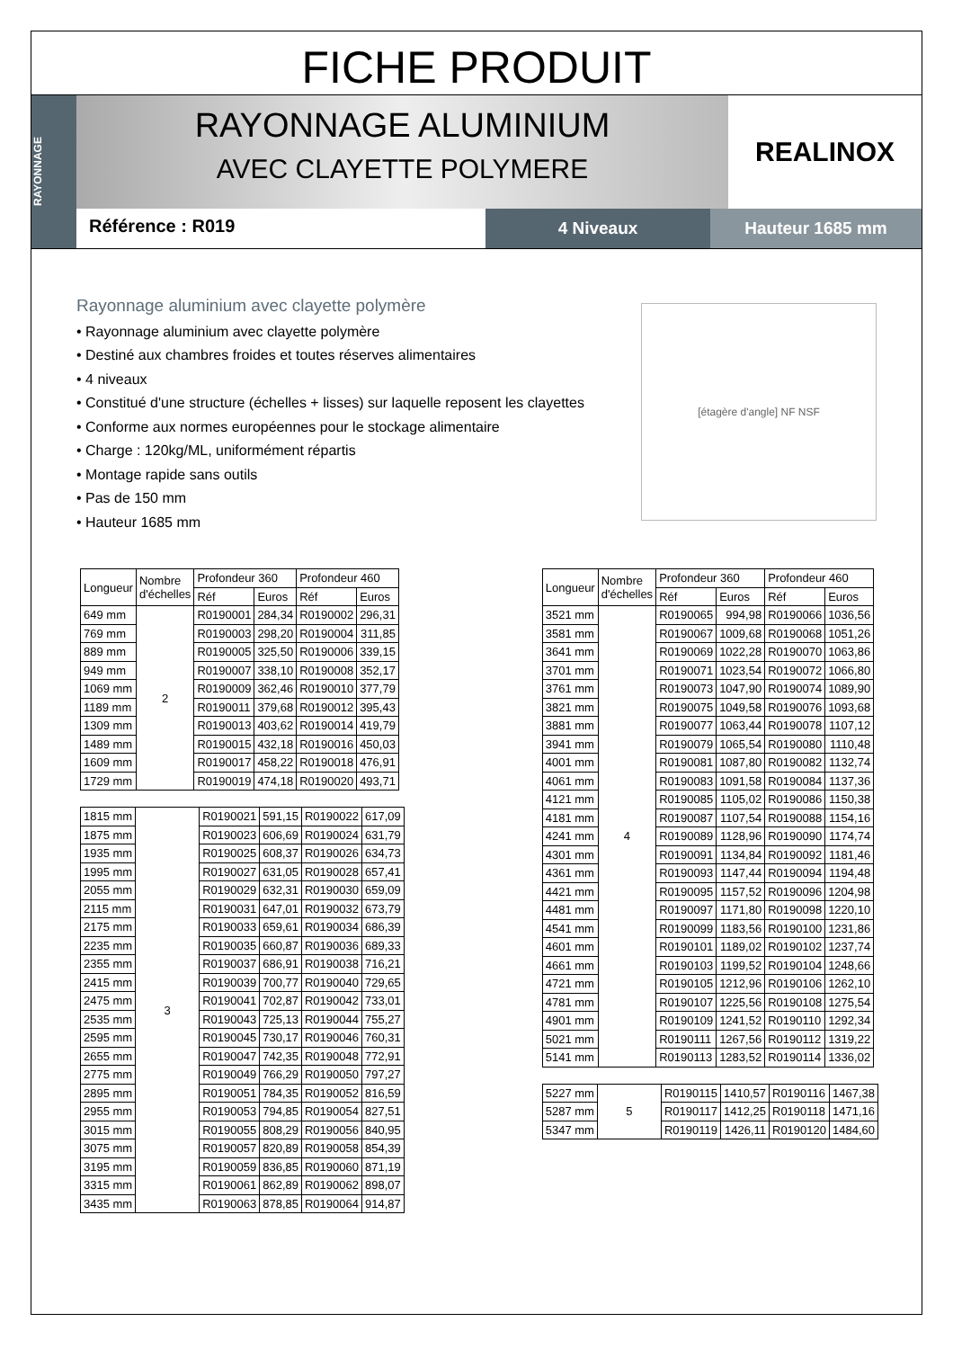FICHE PRODUIT
RAYONNAGE
RAYONNAGE ALUMINIUM
AVEC CLAYETTE POLYMERE
REALINOX
Référence : R019
4 Niveaux Hauteur 1685 mm
Rayonnage aluminium avec clayette polymère
• Rayonnage aluminium avec clayette polymère
• Destiné aux chambres froides et toutes réserves alimentaires
• 4 niveaux
• Constitué d'une structure (échelles + lisses) sur laquelle reposent les clayettes
• Conforme aux normes européennes pour le stockage alimentaire
• Charge : 120kg/ML, uniformément répartis
• Montage rapide sans outils
• Pas de 150 mm
• Hauteur 1685 mm
[étagère d'angle] NF NSF
| Longueur | Nombre d'échelles | Profondeur 360 | | Profondeur 460 | |
| --- | --- | --- | --- | --- | --- |
| | | Réf | Euros | Réf | Euros |
| 649 mm | 2 | R0190001 | 284,34 | R0190002 | 296,31 |
| 769 mm | | R0190003 | 298,20 | R0190004 | 311,85 |
| 889 mm | | R0190005 | 325,50 | R0190006 | 339,15 |
| 949 mm | | R0190007 | 338,10 | R0190008 | 352,17 |
| 1069 mm | | R0190009 | 362,46 | R0190010 | 377,79 |
| 1189 mm | | R0190011 | 379,68 | R0190012 | 395,43 |
| 1309 mm | | R0190013 | 403,62 | R0190014 | 419,79 |
| 1489 mm | | R0190015 | 432,18 | R0190016 | 450,03 |
| 1609 mm | | R0190017 | 458,22 | R0190018 | 476,91 |
| 1729 mm | | R0190019 | 474,18 | R0190020 | 493,71 |
| 1815 mm | 3 | R0190021 | 591,15 | R0190022 | 617,09 |
| 1875 mm | | R0190023 | 606,69 | R0190024 | 631,79 |
| 1935 mm | | R0190025 | 608,37 | R0190026 | 634,73 |
| 1995 mm | | R0190027 | 631,05 | R0190028 | 657,41 |
| 2055 mm | | R0190029 | 632,31 | R0190030 | 659,09 |
| 2115 mm | | R0190031 | 647,01 | R0190032 | 673,79 |
| 2175 mm | | R0190033 | 659,61 | R0190034 | 686,39 |
| 2235 mm | | R0190035 | 660,87 | R0190036 | 689,33 |
| 2355 mm | | R0190037 | 686,91 | R0190038 | 716,21 |
| 2415 mm | | R0190039 | 700,77 | R0190040 | 729,65 |
| 2475 mm | | R0190041 | 702,87 | R0190042 | 733,01 |
| 2535 mm | | R0190043 | 725,13 | R0190044 | 755,27 |
| 2595 mm | | R0190045 | 730,17 | R0190046 | 760,31 |
| 2655 mm | | R0190047 | 742,35 | R0190048 | 772,91 |
| 2775 mm | | R0190049 | 766,29 | R0190050 | 797,27 |
| 2895 mm | | R0190051 | 784,35 | R0190052 | 816,59 |
| 2955 mm | | R0190053 | 794,85 | R0190054 | 827,51 |
| 3015 mm | | R0190055 | 808,29 | R0190056 | 840,95 |
| 3075 mm | | R0190057 | 820,89 | R0190058 | 854,39 |
| 3195 mm | | R0190059 | 836,85 | R0190060 | 871,19 |
| 3315 mm | | R0190061 | 862,89 | R0190062 | 898,07 |
| 3435 mm | | R0190063 | 878,85 | R0190064 | 914,87 |
| Longueur | Nombre d'échelles | Profondeur 360 | | Profondeur 460 | |
| --- | --- | --- | --- | --- | --- |
| | | Réf | Euros | Réf | Euros |
| 3521 mm | 4 | R0190065 | 994,98 | R0190066 | 1036,56 |
| 3581 mm | | R0190067 | 1009,68 | R0190068 | 1051,26 |
| 3641 mm | | R0190069 | 1022,28 | R0190070 | 1063,86 |
| 3701 mm | | R0190071 | 1023,54 | R0190072 | 1066,80 |
| 3761 mm | | R0190073 | 1047,90 | R0190074 | 1089,90 |
| 3821 mm | | R0190075 | 1049,58 | R0190076 | 1093,68 |
| 3881 mm | | R0190077 | 1063,44 | R0190078 | 1107,12 |
| 3941 mm | | R0190079 | 1065,54 | R0190080 | 1110,48 |
| 4001 mm | | R0190081 | 1087,80 | R0190082 | 1132,74 |
| 4061 mm | | R0190083 | 1091,58 | R0190084 | 1137,36 |
| 4121 mm | | R0190085 | 1105,02 | R0190086 | 1150,38 |
| 4181 mm | | R0190087 | 1107,54 | R0190088 | 1154,16 |
| 4241 mm | | R0190089 | 1128,96 | R0190090 | 1174,74 |
| 4301 mm | | R0190091 | 1134,84 | R0190092 | 1181,46 |
| 4361 mm | | R0190093 | 1147,44 | R0190094 | 1194,48 |
| 4421 mm | | R0190095 | 1157,52 | R0190096 | 1204,98 |
| 4481 mm | | R0190097 | 1171,80 | R0190098 | 1220,10 |
| 4541 mm | | R0190099 | 1183,56 | R0190100 | 1231,86 |
| 4601 mm | | R0190101 | 1189,02 | R0190102 | 1237,74 |
| 4661 mm | | R0190103 | 1199,52 | R0190104 | 1248,66 |
| 4721 mm | | R0190105 | 1212,96 | R0190106 | 1262,10 |
| 4781 mm | | R0190107 | 1225,56 | R0190108 | 1275,54 |
| 4901 mm | | R0190109 | 1241,52 | R0190110 | 1292,34 |
| 5021 mm | | R0190111 | 1267,56 | R0190112 | 1319,22 |
| 5141 mm | | R0190113 | 1283,52 | R0190114 | 1336,02 |
| 5227 mm | 5 | R0190115 | 1410,57 | R0190116 | 1467,38 |
| 5287 mm | | R0190117 | 1412,25 | R0190118 | 1471,16 |
| 5347 mm | | R0190119 | 1426,11 | R0190120 | 1484,60 |